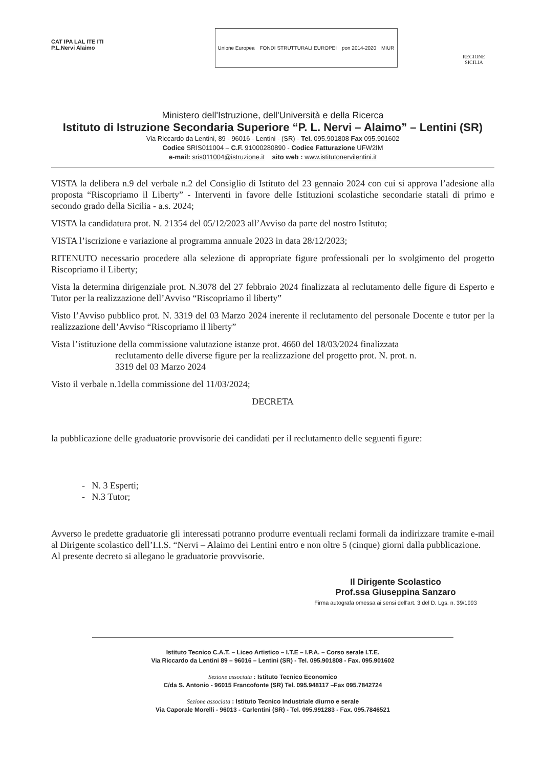CAT IPA LAL ITE ITI
P.L.Nervi Alaimo
Unione Europea FONDI STRUTTURALI EUROPEI pon 2014-2020 MIUR
REGIONE
SICILIA
Ministero dell'Istruzione, dell'Università e della Ricerca
Istituto di Istruzione Secondaria Superiore “P. L. Nervi – Alaimo” – Lentini (SR)
Via Riccardo da Lentini, 89 - 96016 - Lentini - (SR) - Tel. 095.901808 Fax 095.901602
Codice SRIS011004 – C.F. 91000280890 - Codice Fatturazione UFW2IM
e-mail: sris011004@istruzione.it sito web : www.istitutonervilentini.it
VISTA la delibera n.9 del verbale n.2 del Consiglio di Istituto del 23 gennaio 2024 con cui si approva l’adesione alla proposta “Riscopriamo il Liberty” - Interventi in favore delle Istituzioni scolastiche secondarie statali di primo e secondo grado della Sicilia - a.s. 2024;
VISTA la candidatura prot. N. 21354 del 05/12/2023 all’Avviso da parte del nostro Istituto;
VISTA l’iscrizione e variazione al programma annuale 2023 in data 28/12/2023;
RITENUTO necessario procedere alla selezione di appropriate figure professionali per lo svolgimento del progetto Riscopriamo il Liberty;
Vista la determina dirigenziale prot. N.3078 del 27 febbraio 2024 finalizzata al reclutamento delle figure di Esperto e Tutor per la realizzazione dell’Avviso “Riscopriamo il liberty”
Visto l’Avviso pubblico prot. N. 3319 del 03 Marzo 2024 inerente il reclutamento del personale Docente e tutor per la realizzazione dell’Avviso “Riscopriamo il liberty”
Vista l’istituzione della commissione valutazione istanze prot. 4660 del 18/03/2024 finalizzata
reclutamento delle diverse figure per la realizzazione del progetto prot. N. prot. n.
3319 del 03 Marzo 2024
Visto il verbale n.1della commissione del 11/03/2024;
DECRETA
la pubblicazione delle graduatorie provvisorie dei candidati per il reclutamento delle seguenti figure:
- N. 3 Esperti;
- N.3 Tutor;
Avverso le predette graduatorie gli interessati potranno produrre eventuali reclami formali da indirizzare tramite e-mail al Dirigente scolastico dell’I.I.S. “Nervi – Alaimo dei Lentini entro e non oltre 5 (cinque) giorni dalla pubblicazione.
Al presente decreto si allegano le graduatorie provvisorie.
Il Dirigente Scolastico
Prof.ssa Giuseppina Sanzaro
Firma autografa omessa ai sensi dell'art. 3 del D. Lgs. n. 39/1993
Istituto Tecnico C.A.T. – Liceo Artistico – I.T.E – I.P.A. – Corso serale I.T.E.
Via Riccardo da Lentini 89 – 96016 – Lentini (SR) - Tel. 095.901808 - Fax. 095.901602
Sezione associata : Istituto Tecnico Economico
C/da S. Antonio - 96015 Francofonte (SR) Tel. 095.948117 –Fax 095.7842724
Sezione associata : Istituto Tecnico Industriale diurno e serale
Via Caporale Morelli - 96013 - Carlentini (SR) - Tel. 095.991283 - Fax. 095.7846521